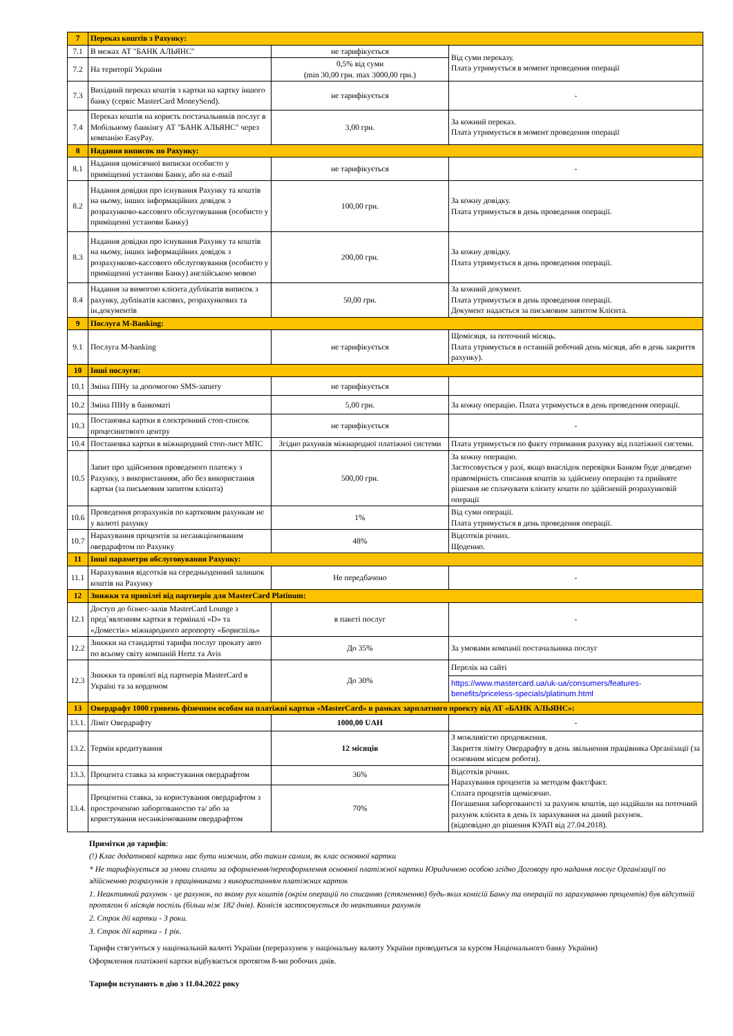| 7 | Переказ коштів з Рахунку: | | |
| 7.1 | В межах АТ "БАНК АЛЬЯНС" | не тарифікується | Від суми переказу. Плата утримується в момент проведення операції |
| 7.2 | На території України | 0,5% від суми (min 30,00 грн. max 3000,00 грн.) | |
| 7.3 | Вихідний переказ коштів з картки на картку іншого банку (сервіс MasterCard MoneySend). | не тарифікується | - |
| 7.4 | Переказ коштів на користь постачальників послуг в Мобільному банкінгу АТ "БАНК АЛЬЯНС" через компанію EasyPay. | 3,00 грн. | За кожний переказ. Плата утримується в момент проведення операції |
| 8 | Надання виписок по Рахунку: | | |
| 8.1 | Надання щомісячної виписки особисто у приміщенні установи Банку, або на e-mail | не тарифікується | - |
| 8.2 | Надання довідки про існування Рахунку та коштів на ньому, інших інформаційних довідок з розрахунково-кассового обслуговування (особисто у приміщенні установи Банку) | 100,00 грн. | За кожну довідку. Плата утримується в день проведення операції. |
| 8.3 | Надання довідки про існування Рахунку та коштів на ньому, інших інформаційних довідок з розрахунково-кассового обслуговування (особисто у приміщенні установи Банку) англійською мовою | 200,00 грн. | За кожну довідку. Плата утримується в день проведення операції. |
| 8.4 | Надання за вимогою клієнта дублікатів виписок з рахунку, дублікатів касових, розрахункових та ін.документів | 50,00 грн. | За кожний документ. Плата утримується в день проведення операції. Документ надається за письмовим запитом Клієнта. |
| 9 | Послуга M-Banking: | | |
| 9.1 | Послуга M-banking | не тарифікується | Щомісяця, за поточний місяць. Плата утримується в останній робочий день місяця, або в день закриття рахунку). |
| 10 | Інші послуги: | | |
| 10.1 | Зміна ПІНу за допомогою SMS-запиту | не тарифікується | |
| 10.2 | Зміна ПІНу в банкоматі | 5,00 грн. | За кожну операцію. Плата утримується в день проведення операції. |
| 10.3 | Постановка картки в електронний стоп-список процесингового центру | не тарифікується | - |
| 10.4 | Постановка картки в міжнародний стоп-лист МПС | Згідно рахунків міжнародної платіжної системи | Плата утримується по факту отримання рахунку від платіжної системи. |
| 10.5 | Запит про здійснення проведеного платежу з Рахунку, з використанням, або без використання картки (за письмовим запитом клієнта) | 500,00 грн. | За кожну операцію. Застосовується у разі, якщо внаслідок перевірки Банком буде доведено правомірність списання коштів за здійснену операцію та прийняте рішення не сплачувати клієнту кошти по здійсненій розрахунковій операції |
| 10.6 | Проведення розрахунків по картковим рахункам не у валюті рахунку | 1% | Від суми операції. Плата утримується в день проведення операції. |
| 10.7 | Нарахування процентів за несанкціонованим овердрафтом по Рахунку | 48% | Відсотків річних. Щоденно. |
| 11 | Інші параметри обслуговування Рахунку: | | |
| 11.1 | Нарахування відсотків на середньоденний залишок коштів на Рахунку | Не передбачено | - |
| 12 | Знижки та привілеї від партнерів для MasterCard Platinum: | | |
| 12.1 | Доступ до бізнес-залів MasterCard Lounge з пред`явленням картки в терміналі «D» та «Доместік» міжнародного аеропорту «Бориспіль» | в пакеті послуг | - |
| 12.2 | Знижки на стандартні тарифи послуг прокату авто по всьому світу компаній Hertz та Avis | До 35% | За умовами компанії постачальника послуг |
| 12.3 | Знижки та привілеї від партнерів MasterCard в Україні та за кордоном | До 30% | Перелік на сайті https://www.mastercard.ua/uk-ua/consumers/features-benefits/priceless-specials/platinum.html |
| 13 | Овердрафт 1000 гривень фізичним особам на платіжні картки «MasterCard» в рамках зарплатного проекту від АТ «БАНК АЛЬЯНС»: | | |
| 13.1. | Ліміт Овердрафту | 1000,00 UAH | - |
| 13.2. | Термін кредитування | 12 місяців | З можливістю продовження. Закриття ліміту Овердрафту в день звільнення працівника Організації (за основним місцем роботи). |
| 13.3. | Процента ставка за користування овердрафтом | 36% | Відсотків річних. Нарахування процентів за методом факт/факт. Сплата процентів щомісячно. Погашення заборгованості за рахунок коштів, що надійшли на поточний рахунок клієнта в день їх зарахування на даний рахунок. (відповідно до рішення КУАП від 27.04.2018). |
| 13.4. | Процентна ставка, за користування овердрафтом з простроченою заборгованостю та/ або за користування несанкіонованим овердрафтом | 70% | |
Примітки до тарифів:
(!) Клас додаткової картки має бути нижчим, або таким самим, як клас основної картки
* Не тарифікується за умови сплати за оформлення/переоформлення основної платіжної картки Юридичною особою згідно Договору про надання послуг Організації по здійсненню розрахунків з працівниками з використанням платіжних карток
1. Неактивний рахунок - це рахунок, по якому рух коштів (окрім операцій по списанню (стягненню) будь-яких комісій Банку та операцій по зарахуванню процентів) був відсутній протягом 6 місяців поспіль (більш ніж 182 днів). Комісія застосовується до неактивних рахунків
2. Строк дії картки - 3 роки.
3. Строк дії картки - 1 рік.
Тарифи стягуються у національній валюті України (перерахунок у національну валюту України проводиться за курсом Національного банку України)
Оформлення платіжної картки відбувається протягом 8-ми робочих днів.
Тарифи вступають в дію з 11.04.2022 року